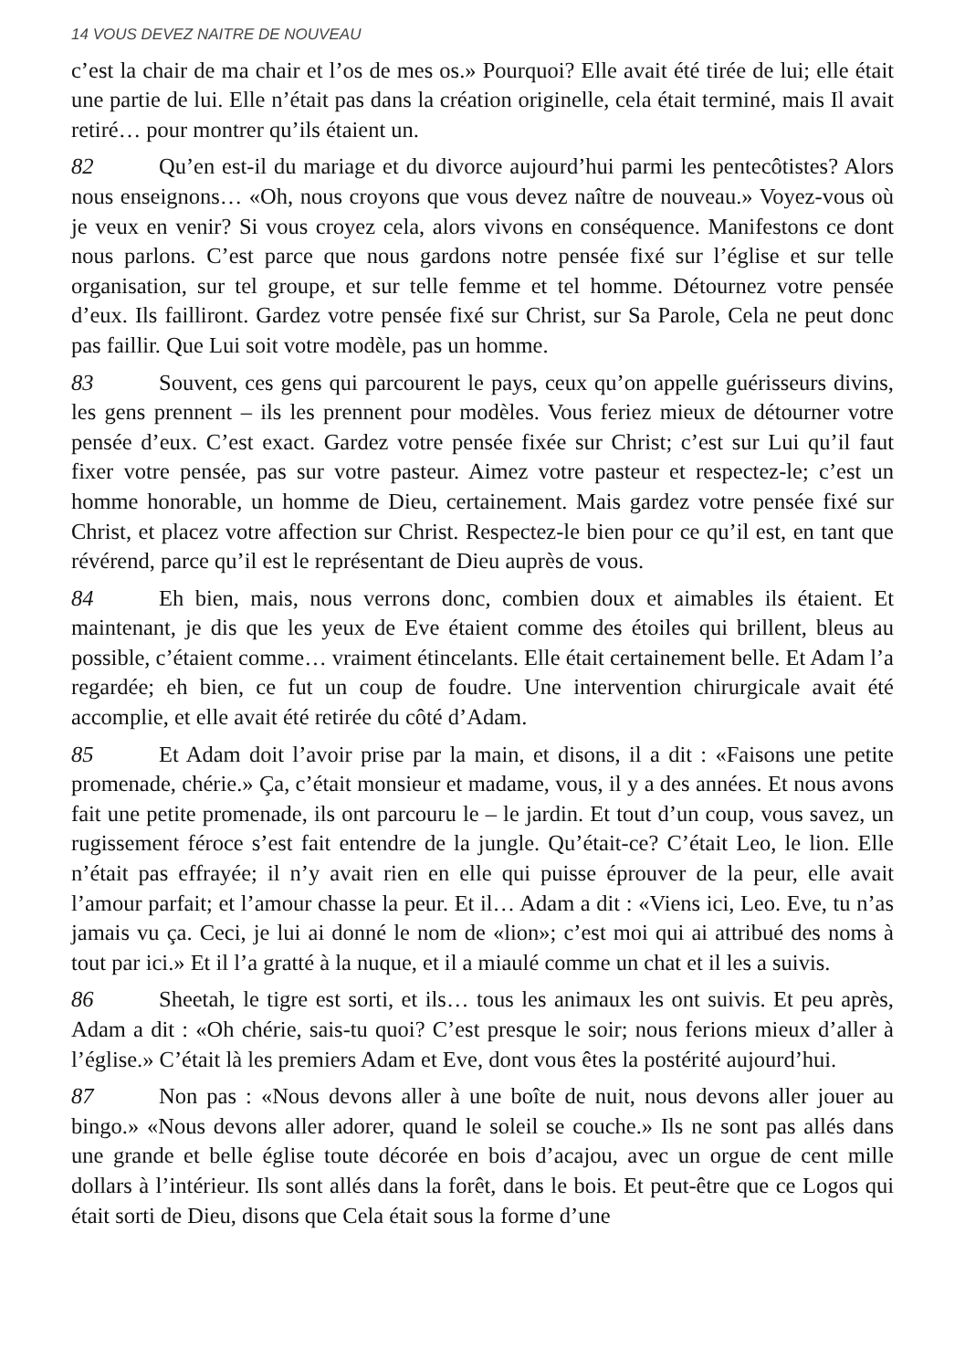14 VOUS DEVEZ NAITRE DE NOUVEAU
c’est la chair de ma chair et l’os de mes os.» Pourquoi? Elle avait été tirée de lui; elle était une partie de lui. Elle n’était pas dans la création originelle, cela était terminé, mais Il avait retiré… pour montrer qu’ils étaient un.
82 Qu’en est-il du mariage et du divorce aujourd’hui parmi les pentecôtistes? Alors nous enseignons… «Oh, nous croyons que vous devez naître de nouveau.» Voyez-vous où je veux en venir? Si vous croyez cela, alors vivons en conséquence. Manifestons ce dont nous parlons. C’est parce que nous gardons notre pensée fixé sur l’église et sur telle organisation, sur tel groupe, et sur telle femme et tel homme. Détournez votre pensée d’eux. Ils failliront. Gardez votre pensée fixé sur Christ, sur Sa Parole, Cela ne peut donc pas faillir. Que Lui soit votre modèle, pas un homme.
83 Souvent, ces gens qui parcourent le pays, ceux qu’on appelle guérisseurs divins, les gens prennent – ils les prennent pour modèles. Vous feriez mieux de détourner votre pensée d’eux. C’est exact. Gardez votre pensée fixée sur Christ; c’est sur Lui qu’il faut fixer votre pensée, pas sur votre pasteur. Aimez votre pasteur et respectez-le; c’est un homme honorable, un homme de Dieu, certainement. Mais gardez votre pensée fixé sur Christ, et placez votre affection sur Christ. Respectez-le bien pour ce qu’il est, en tant que révérend, parce qu’il est le représentant de Dieu auprès de vous.
84 Eh bien, mais, nous verrons donc, combien doux et aimables ils étaient. Et maintenant, je dis que les yeux de Eve étaient comme des étoiles qui brillent, bleus au possible, c’étaient comme… vraiment étincelants. Elle était certainement belle. Et Adam l’a regardée; eh bien, ce fut un coup de foudre. Une intervention chirurgicale avait été accomplie, et elle avait été retirée du côté d’Adam.
85 Et Adam doit l’avoir prise par la main, et disons, il a dit : «Faisons une petite promenade, chérie.» Ça, c’était monsieur et madame, vous, il y a des années. Et nous avons fait une petite promenade, ils ont parcouru le – le jardin. Et tout d’un coup, vous savez, un rugissement féroce s’est fait entendre de la jungle. Qu’était-ce? C’était Leo, le lion. Elle n’était pas effrayée; il n’y avait rien en elle qui puisse éprouver de la peur, elle avait l’amour parfait; et l’amour chasse la peur. Et il… Adam a dit : «Viens ici, Leo. Eve, tu n’as jamais vu ça. Ceci, je lui ai donné le nom de «lion»; c’est moi qui ai attribué des noms à tout par ici.» Et il l’a gratté à la nuque, et il a miaulé comme un chat et il les a suivis.
86 Sheetah, le tigre est sorti, et ils… tous les animaux les ont suivis. Et peu après, Adam a dit : «Oh chérie, sais-tu quoi? C’est presque le soir; nous ferions mieux d’aller à l’église.» C’était là les premiers Adam et Eve, dont vous êtes la postérité aujourd’hui.
87 Non pas : «Nous devons aller à une boîte de nuit, nous devons aller jouer au bingo.» «Nous devons aller adorer, quand le soleil se couche.» Ils ne sont pas allés dans une grande et belle église toute décorée en bois d’acajou, avec un orgue de cent mille dollars à l’intérieur. Ils sont allés dans la forêt, dans le bois. Et peut-être que ce Logos qui était sorti de Dieu, disons que Cela était sous la forme d’une